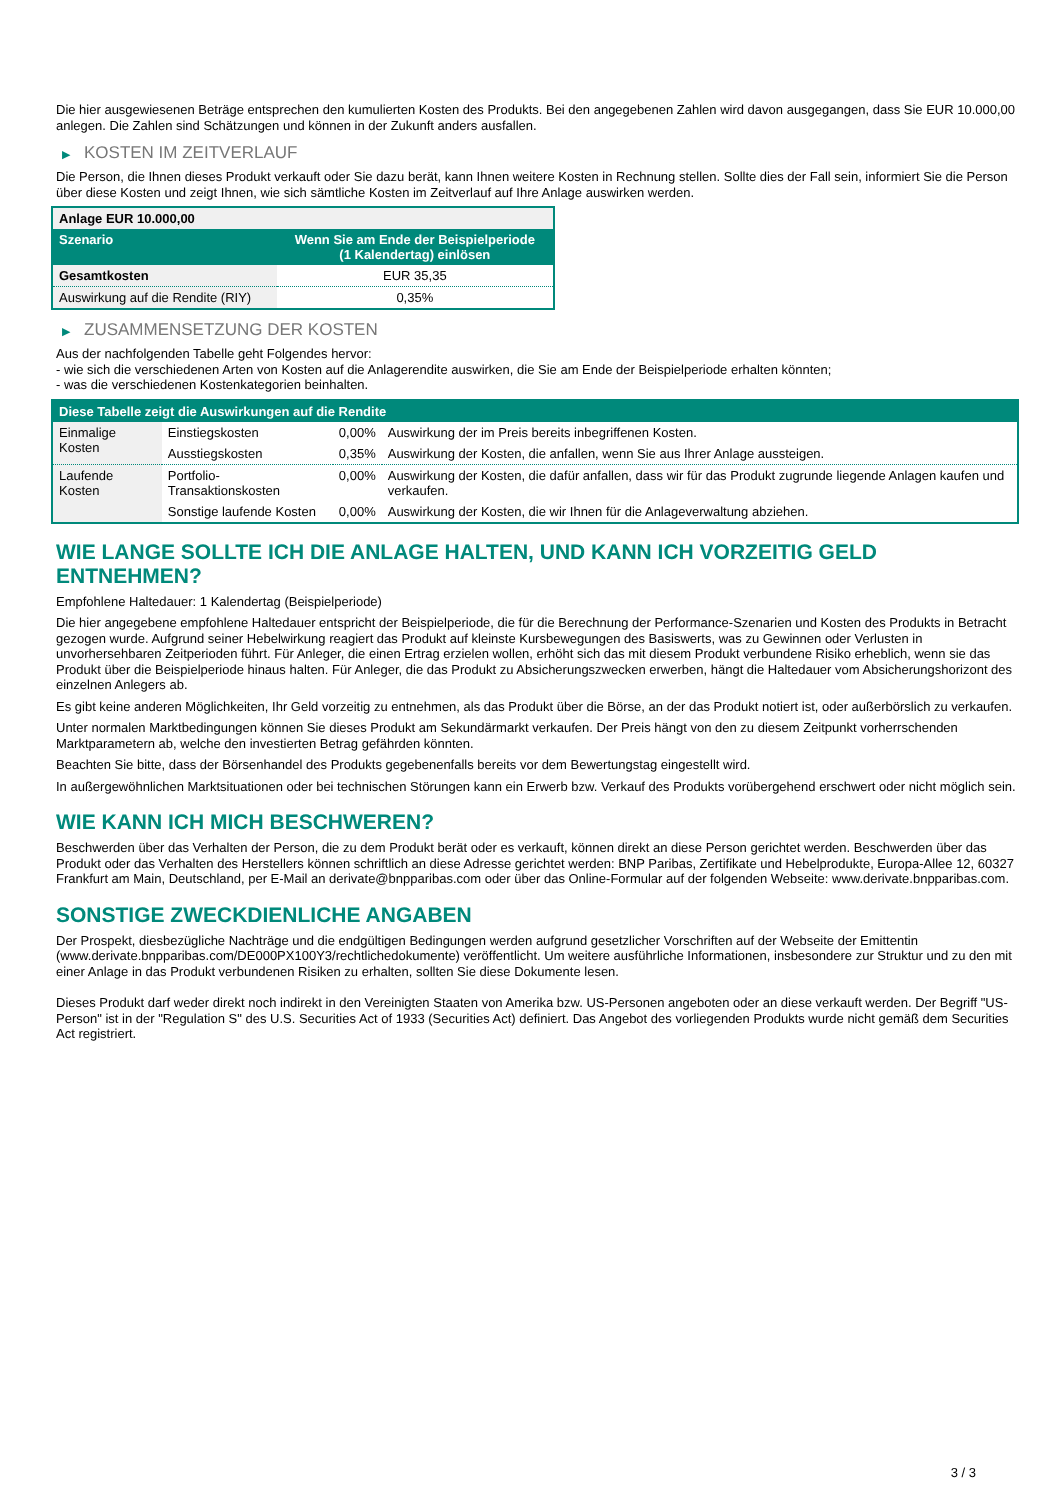Die hier ausgewiesenen Beträge entsprechen den kumulierten Kosten des Produkts. Bei den angegebenen Zahlen wird davon ausgegangen, dass Sie EUR 10.000,00 anlegen. Die Zahlen sind Schätzungen und können in der Zukunft anders ausfallen.
▶ KOSTEN IM ZEITVERLAUF
Die Person, die Ihnen dieses Produkt verkauft oder Sie dazu berät, kann Ihnen weitere Kosten in Rechnung stellen. Sollte dies der Fall sein, informiert Sie die Person über diese Kosten und zeigt Ihnen, wie sich sämtliche Kosten im Zeitverlauf auf Ihre Anlage auswirken werden.
| Anlage EUR 10.000,00 | |
| --- | --- |
| Szenario | Wenn Sie am Ende der Beispielperiode (1 Kalendertag) einlösen |
| Gesamtkosten | EUR 35,35 |
| Auswirkung auf die Rendite (RIY) | 0,35% |
▶ ZUSAMMENSETZUNG DER KOSTEN
Aus der nachfolgenden Tabelle geht Folgendes hervor:
- wie sich die verschiedenen Arten von Kosten auf die Anlagerendite auswirken, die Sie am Ende der Beispielperiode erhalten könnten;
- was die verschiedenen Kostenkategorien beinhalten.
| Diese Tabelle zeigt die Auswirkungen auf die Rendite | | | |
| --- | --- | --- | --- |
| Einmalige Kosten | Einstiegskosten | 0,00% | Auswirkung der im Preis bereits inbegriffenen Kosten. |
| | Ausstiegskosten | 0,35% | Auswirkung der Kosten, die anfallen, wenn Sie aus Ihrer Anlage aussteigen. |
| Laufende Kosten | Portfolio-Transaktionskosten | 0,00% | Auswirkung der Kosten, die dafür anfallen, dass wir für das Produkt zugrunde liegende Anlagen kaufen und verkaufen. |
| | Sonstige laufende Kosten | 0,00% | Auswirkung der Kosten, die wir Ihnen für die Anlageverwaltung abziehen. |
WIE LANGE SOLLTE ICH DIE ANLAGE HALTEN, UND KANN ICH VORZEITIG GELD ENTNEHMEN?
Empfohlene Haltedauer: 1 Kalendertag (Beispielperiode)
Die hier angegebene empfohlene Haltedauer entspricht der Beispielperiode, die für die Berechnung der Performance-Szenarien und Kosten des Produkts in Betracht gezogen wurde. Aufgrund seiner Hebelwirkung reagiert das Produkt auf kleinste Kursbewegungen des Basiswerts, was zu Gewinnen oder Verlusten in unvorhersehbaren Zeitperioden führt. Für Anleger, die einen Ertrag erzielen wollen, erhöht sich das mit diesem Produkt verbundene Risiko erheblich, wenn sie das Produkt über die Beispielperiode hinaus halten. Für Anleger, die das Produkt zu Absicherungszwecken erwerben, hängt die Haltedauer vom Absicherungshorizont des einzelnen Anlegers ab.
Es gibt keine anderen Möglichkeiten, Ihr Geld vorzeitig zu entnehmen, als das Produkt über die Börse, an der das Produkt notiert ist, oder außerbörslich zu verkaufen.
Unter normalen Marktbedingungen können Sie dieses Produkt am Sekundärmarkt verkaufen. Der Preis hängt von den zu diesem Zeitpunkt vorherrschenden Marktparametern ab, welche den investierten Betrag gefährden könnten.
Beachten Sie bitte, dass der Börsenhandel des Produkts gegebenenfalls bereits vor dem Bewertungstag eingestellt wird.
In außergewöhnlichen Marktsituationen oder bei technischen Störungen kann ein Erwerb bzw. Verkauf des Produkts vorübergehend erschwert oder nicht möglich sein.
WIE KANN ICH MICH BESCHWEREN?
Beschwerden über das Verhalten der Person, die zu dem Produkt berät oder es verkauft, können direkt an diese Person gerichtet werden. Beschwerden über das Produkt oder das Verhalten des Herstellers können schriftlich an diese Adresse gerichtet werden: BNP Paribas, Zertifikate und Hebelprodukte, Europa-Allee 12, 60327 Frankfurt am Main, Deutschland, per E-Mail an derivate@bnpparibas.com oder über das Online-Formular auf der folgenden Webseite: www.derivate.bnpparibas.com.
SONSTIGE ZWECKDIENLICHE ANGABEN
Der Prospekt, diesbezügliche Nachträge und die endgültigen Bedingungen werden aufgrund gesetzlicher Vorschriften auf der Webseite der Emittentin (www.derivate.bnpparibas.com/DE000PX100Y3/rechtlichedokumente) veröffentlicht. Um weitere ausführliche Informationen, insbesondere zur Struktur und zu den mit einer Anlage in das Produkt verbundenen Risiken zu erhalten, sollten Sie diese Dokumente lesen.
Dieses Produkt darf weder direkt noch indirekt in den Vereinigten Staaten von Amerika bzw. US-Personen angeboten oder an diese verkauft werden. Der Begriff "US-Person" ist in der "Regulation S" des U.S. Securities Act of 1933 (Securities Act) definiert. Das Angebot des vorliegenden Produkts wurde nicht gemäß dem Securities Act registriert.
3 / 3